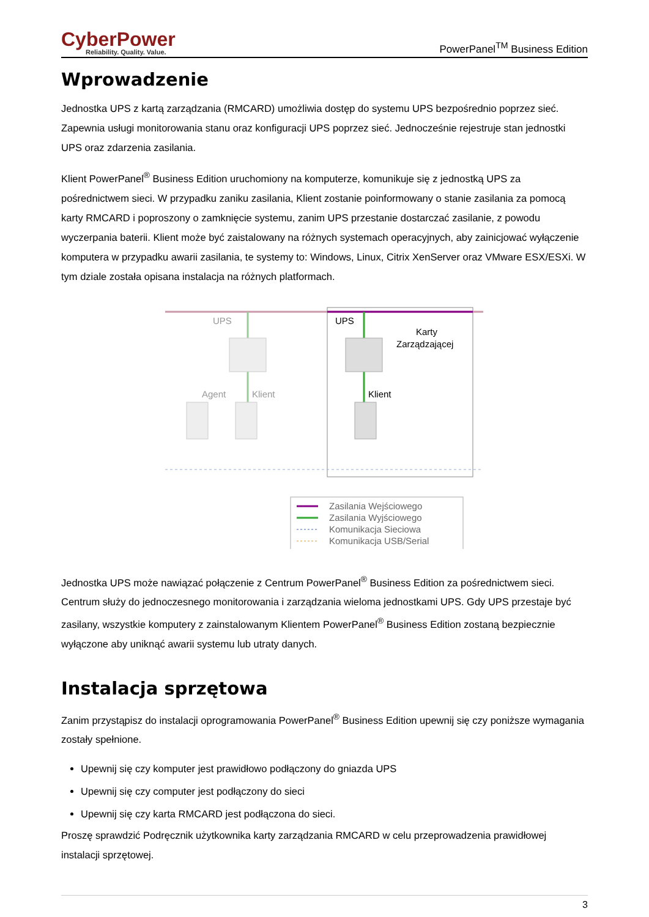CyberPower
Reliability. Quality. Value.
PowerPanel<sup>TM</sup> Business Edition
Wprowadzenie
Jednostka UPS z kartą zarządzania (RMCARD) umożliwia dostęp do systemu UPS bezpośrednio poprzez sieć. Zapewnia usługi monitorowania stanu oraz konfiguracji UPS poprzez sieć. Jednocześnie rejestruje stan jednostki UPS oraz zdarzenia zasilania.
Klient PowerPanel<sup>®</sup> Business Edition uruchomiony na komputerze, komunikuje się z jednostką UPS za pośrednictwem sieci. W przypadku zaniku zasilania, Klient zostanie poinformowany o stanie zasilania za pomocą karty RMCARD i poproszony o zamknięcie systemu, zanim UPS przestanie dostarczać zasilanie, z powodu wyczerpania baterii. Klient może być zaistalowany na różnych systemach operacyjnych, aby zainicjować wyłączenie komputera w przypadku awarii zasilania, te systemy to: Windows, Linux, Citrix XenServer oraz VMware ESX/ESXi. W tym dziale została opisana instalacja na różnych platformach.
UPS
UPS
Karty
Zarządzającej
Agent
Klient
Klient
Zasilania Wejściowego
Zasilania Wyjściowego
Komunikacja Sieciowa
Komunikacja USB/Serial
Jednostka UPS może nawiązać połączenie z Centrum PowerPanel<sup>®</sup> Business Edition za pośrednictwem sieci. Centrum służy do jednoczesnego monitorowania i zarządzania wieloma jednostkami UPS. Gdy UPS przestaje być zasilany, wszystkie komputery z zainstalowanym Klientem PowerPanel<sup>®</sup> Business Edition zostaną bezpiecznie wyłączone aby uniknąć awarii systemu lub utraty danych.
Instalacja sprzętowa
Zanim przystąpisz do instalacji oprogramowania PowerPanel<sup>®</sup> Business Edition upewnij się czy poniższe wymagania zostały spełnione.
Upewnij się czy komputer jest prawidłowo podłączony do gniazda UPS
Upewnij się czy computer jest podłączony do sieci
Upewnij się czy karta RMCARD jest podłączona do sieci.
Proszę sprawdzić Podręcznik użytkownika karty zarządzania RMCARD w celu przeprowadzenia prawidłowej instalacji sprzętowej.
3